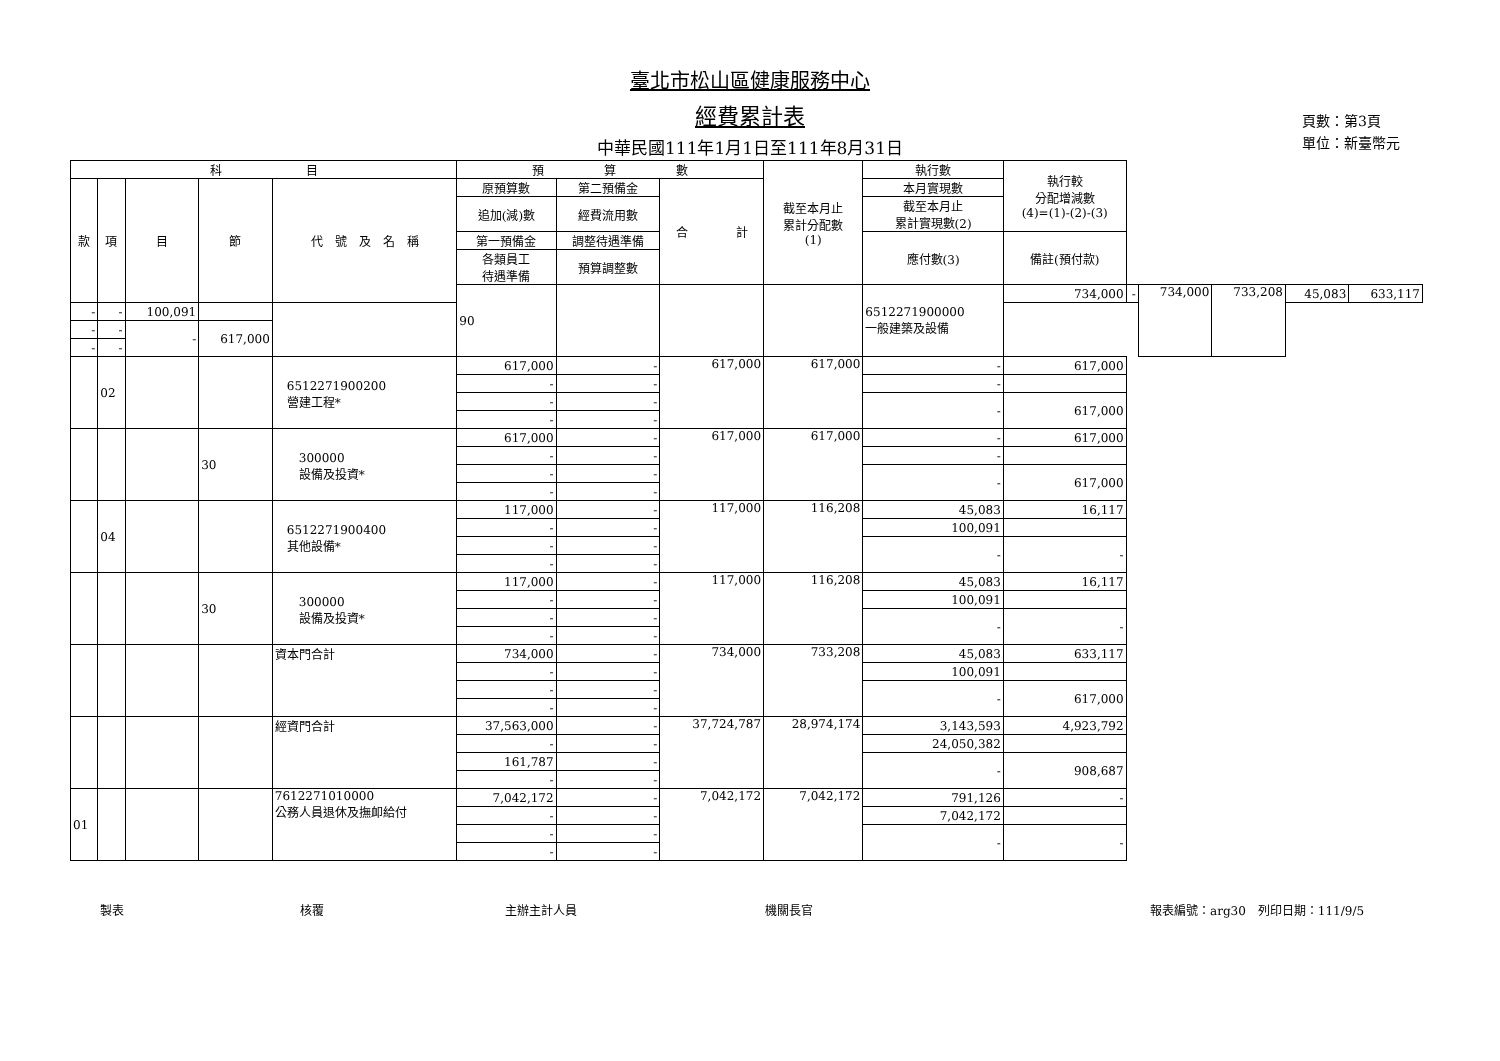臺北市松山區健康服務中心
經費累計表
中華民國111年1月1日至111年8月31日
頁數：第3頁
單位：新臺幣元
| 科 目 | | | | | 預 算 數 | | | 截至本月止 累計分配數 (1) | 執行數 | 執行較 分配增減數 (4)=(1)-(2)-(3) | | | | | |
| --- | --- | --- | --- | --- | --- | --- | --- | --- | --- | --- | --- | --- | --- | --- | --- |
| 款 | 項 | 目 | 節 | 代 號 及 名 稱 | 原預算數 | 第二預備金 | 合 計 | | 本月實現數 | | | | | | |
| | | | | | 追加(減)數 | 經費流用數 | | | 截至本月止 累計實現數(2) | | | | | | |
| | | | | | 第一預備金 | 調整待遇準備 | | | 應付數(3) | 備註(預付款) | | | | | |
| | | | | | 各類員工 待遇準備 | 預算調整數 | | | | | | | | | |
| | | | | | 90 | | | | 6512271900000 一般建築及設備 | 734,000 | - | 734,000 | 733,208 | 45,083 | 633,117 |
| - | - | 100,091 | | | | | | | | | | | | | |
| - | - | - | 617,000 | | | | | | | | | | | | |
| - | - | | | | | | | | | | | | | | |
| | 02 | | | 6512271900200 營建工程* | 617,000 | - | 617,000 | 617,000 | - | 617,000 | | | | | |
| | | | | | - | - | | | - | | | | | | |
| | | | | | - | - | | | - | 617,000 | | | | | |
| | | | | | - | - | | | | | | | | | |
| | | | 30 | 300000 設備及投資* | 617,000 | - | 617,000 | 617,000 | - | 617,000 | | | | | |
| | | | | | - | - | | | - | | | | | | |
| | | | | | - | - | | | - | 617,000 | | | | | |
| | | | | | - | - | | | | | | | | | |
| | 04 | | | 6512271900400 其他設備* | 117,000 | - | 117,000 | 116,208 | 45,083 | 16,117 | | | | | |
| | | | | | - | - | | | 100,091 | | | | | | |
| | | | | | - | - | | | - | - | | | | | |
| | | | | | - | - | | | | | | | | | |
| | | | 30 | 300000 設備及投資* | 117,000 | - | 117,000 | 116,208 | 45,083 | 16,117 | | | | | |
| | | | | | - | - | | | 100,091 | | | | | | |
| | | | | | - | - | | | - | - | | | | | |
| | | | | | - | - | | | | | | | | | |
| | | | | 資本門合計 | 734,000 | - | 734,000 | 733,208 | 45,083 | 633,117 | | | | | |
| | | | | | - | - | | | 100,091 | | | | | | |
| | | | | | - | - | | | - | 617,000 | | | | | |
| | | | | | - | - | | | | | | | | | |
| | | | | 經資門合計 | 37,563,000 | - | 37,724,787 | 28,974,174 | 3,143,593 | 4,923,792 | | | | | |
| | | | | | - | - | | | 24,050,382 | | | | | | |
| | | | | | 161,787 | - | | | - | 908,687 | | | | | |
| | | | | | - | - | | | | | | | | | |
| 01 | | | | 7612271010000 公務人員退休及撫卹給付 | 7,042,172 | - | 7,042,172 | 7,042,172 | 791,126 | - | | | | | |
| | | | | | - | - | | | 7,042,172 | | | | | | |
| | | | | | - | - | | | - | - | | | | | |
| | | | | | - | - | | | | | | | | | |
製表 核覆 主辦主計人員 機關長官 報表編號：arg30　列印日期：111/9/5